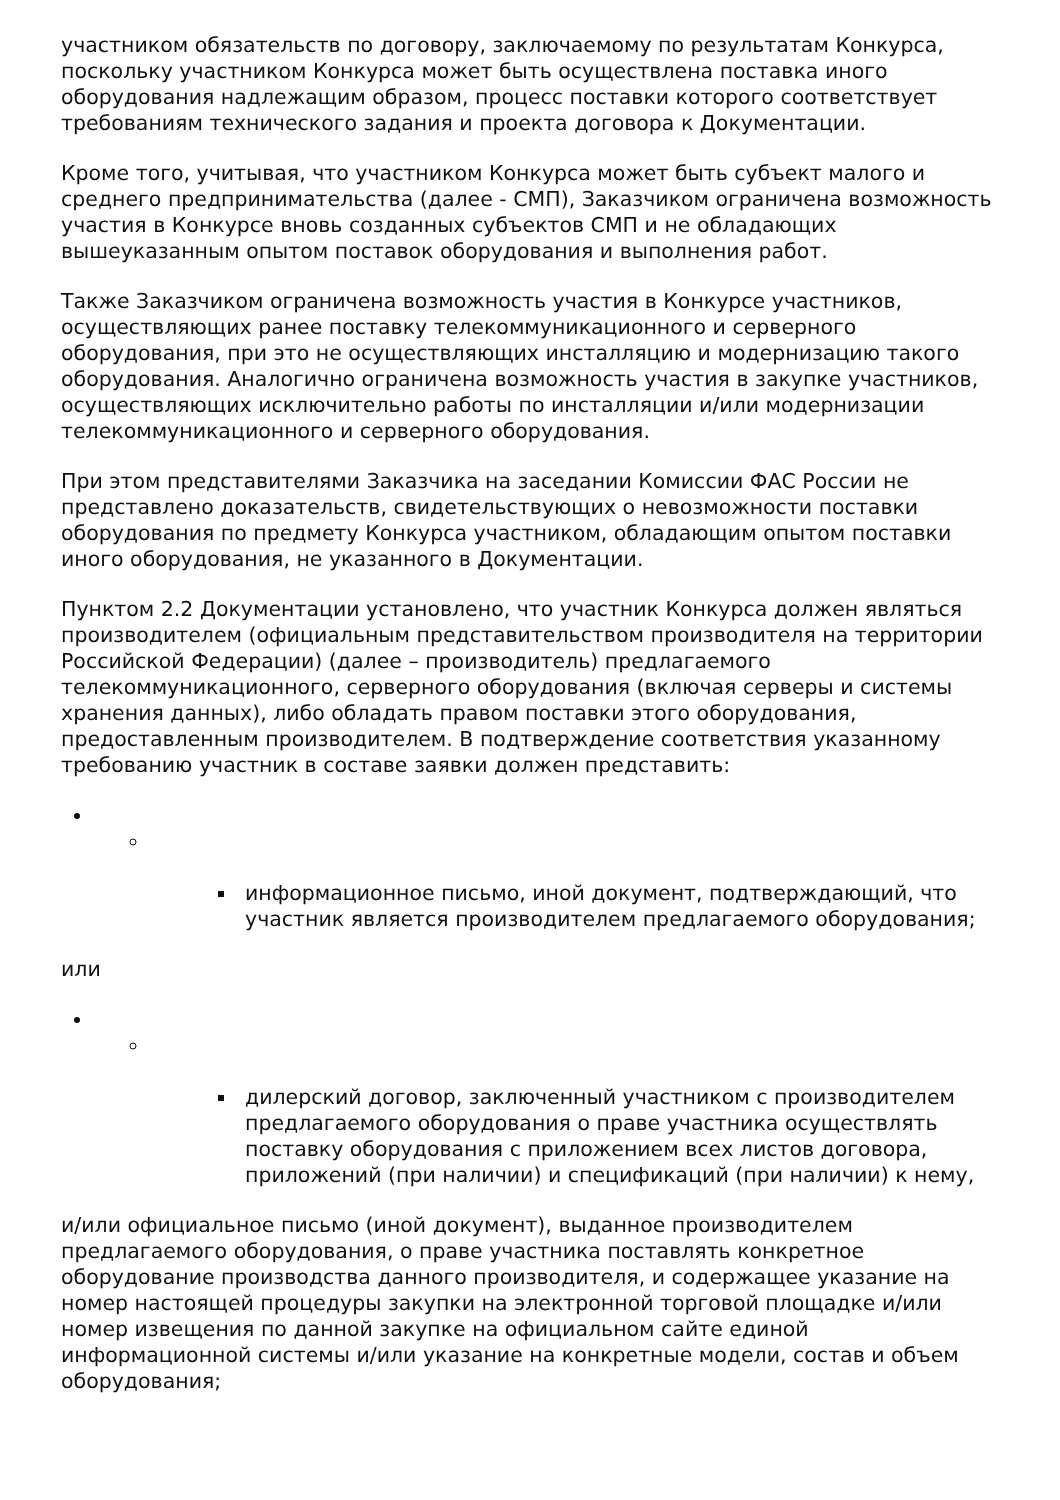участником обязательств по договору, заключаемому по результатам Конкурса, поскольку участником Конкурса может быть осуществлена поставка иного оборудования надлежащим образом, процесс поставки которого соответствует требованиям технического задания и проекта договора к Документации.
Кроме того, учитывая, что участником Конкурса может быть субъект малого и среднего предпринимательства (далее - СМП), Заказчиком ограничена возможность участия в Конкурсе вновь созданных субъектов СМП и не обладающих вышеуказанным опытом поставок оборудования и выполнения работ.
Также Заказчиком ограничена возможность участия в Конкурсе участников, осуществляющих ранее поставку телекоммуникационного и серверного оборудования, при это не осуществляющих инсталляцию и модернизацию такого оборудования. Аналогично ограничена возможность участия в закупке участников, осуществляющих исключительно работы по инсталляции и/или модернизации телекоммуникационного и серверного оборудования.
При этом представителями Заказчика на заседании Комиссии ФАС России не представлено доказательств, свидетельствующих о невозможности поставки оборудования по предмету Конкурса участником, обладающим опытом поставки иного оборудования, не указанного в Документации.
Пунктом 2.2 Документации установлено, что участник Конкурса должен являться производителем (официальным представительством производителя на территории Российской Федерации) (далее – производитель) предлагаемого телекоммуникационного, серверного оборудования (включая серверы и системы хранения данных), либо обладать правом поставки этого оборудования, предоставленным производителем. В подтверждение соответствия указанному требованию участник в составе заявки должен представить:
информационное письмо, иной документ, подтверждающий, что участник является производителем предлагаемого оборудования;
или
дилерский договор, заключенный участником с производителем предлагаемого оборудования о праве участника осуществлять поставку оборудования с приложением всех листов договора, приложений (при наличии) и спецификаций (при наличии) к нему,
и/или официальное письмо (иной документ), выданное производителем предлагаемого оборудования, о праве участника поставлять конкретное оборудование производства данного производителя, и содержащее указание на номер настоящей процедуры закупки на электронной торговой площадке и/или номер извещения по данной закупке на официальном сайте единой информационной системы и/или указание на конкретные модели, состав и объем оборудования;